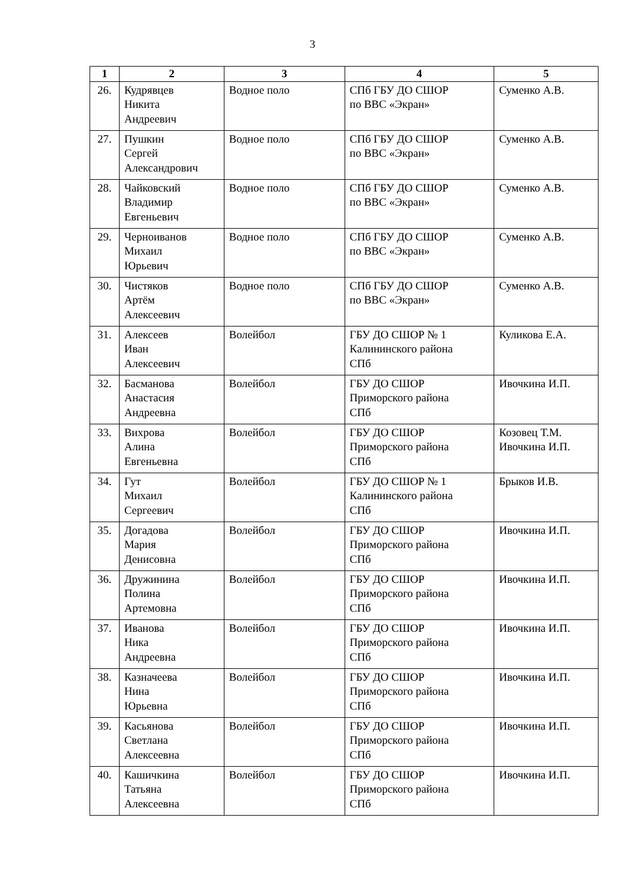3
| 1 | 2 | 3 | 4 | 5 |
| --- | --- | --- | --- | --- |
| 26. | Кудрявцев Никита Андреевич | Водное поло | СПб ГБУ ДО СШОР по ВВС «Экран» | Суменко А.В. |
| 27. | Пушкин Сергей Александрович | Водное поло | СПб ГБУ ДО СШОР по ВВС «Экран» | Суменко А.В. |
| 28. | Чайковский Владимир Евгеньевич | Водное поло | СПб ГБУ ДО СШОР по ВВС «Экран» | Суменко А.В. |
| 29. | Черноиванов Михаил Юрьевич | Водное поло | СПб ГБУ ДО СШОР по ВВС «Экран» | Суменко А.В. |
| 30. | Чистяков Артём Алексеевич | Водное поло | СПб ГБУ ДО СШОР по ВВС «Экран» | Суменко А.В. |
| 31. | Алексеев Иван Алексеевич | Волейбол | ГБУ ДО СШОР № 1 Калининского района СПб | Куликова Е.А. |
| 32. | Басманова Анастасия Андреевна | Волейбол | ГБУ ДО СШОР Приморского района СПб | Ивочкина И.П. |
| 33. | Вихрова Алина Евгеньевна | Волейбол | ГБУ ДО СШОР Приморского района СПб | Козовец Т.М. Ивочкина И.П. |
| 34. | Гут Михаил Сергеевич | Волейбол | ГБУ ДО СШОР № 1 Калининского района СПб | Брыков И.В. |
| 35. | Догадова Мария Денисовна | Волейбол | ГБУ ДО СШОР Приморского района СПб | Ивочкина И.П. |
| 36. | Дружинина Полина Артемовна | Волейбол | ГБУ ДО СШОР Приморского района СПб | Ивочкина И.П. |
| 37. | Иванова Ника Андреевна | Волейбол | ГБУ ДО СШОР Приморского района СПб | Ивочкина И.П. |
| 38. | Казначеева Нина Юрьевна | Волейбол | ГБУ ДО СШОР Приморского района СПб | Ивочкина И.П. |
| 39. | Касьянова Светлана Алексеевна | Волейбол | ГБУ ДО СШОР Приморского района СПб | Ивочкина И.П. |
| 40. | Кашичкина Татьяна Алексеевна | Волейбол | ГБУ ДО СШОР Приморского района СПб | Ивочкина И.П. |